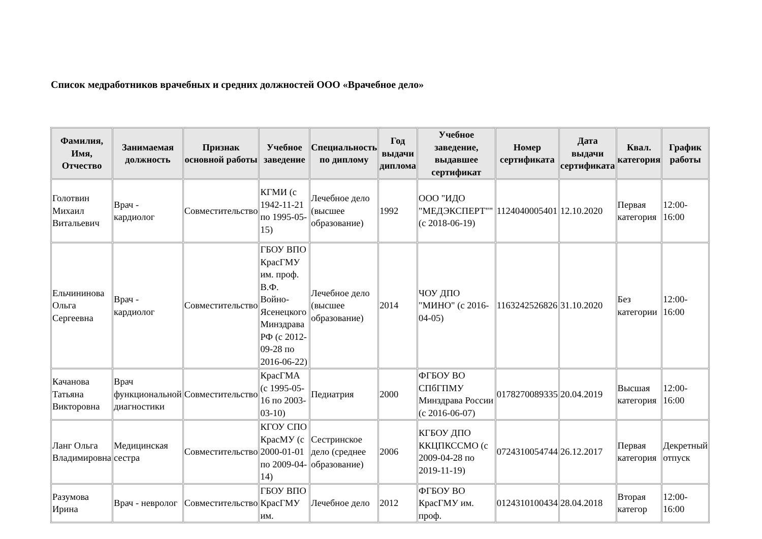Список медработников врачебных и средних должностей ООО «Врачебное дело»
| Фамилия, Имя, Отчество | Занимаемая должность | Признак основной работы | Учебное заведение | Специальность по диплому | Год выдачи диплома | Учебное заведение, выдавшее сертификат | Номер сертификата | Дата выдачи сертификата | Квал. категория | График работы |
| --- | --- | --- | --- | --- | --- | --- | --- | --- | --- | --- |
| Голотвин Михаил Витальевич | Врач - кардиолог | Совместительство | КГМИ (с 1942-11-21 по 1995-05-15) | Лечебное дело (высшее образование) | 1992 | ООО "ИДО "МЕДЭКСПЕРТ"" (с 2018-06-19) | 1124040005401 | 12.10.2020 | Первая категория | 12:00-16:00 |
| Ельчининова Ольга Сергеевна | Врач - кардиолог | Совместительство | ГБОУ ВПО КрасГМУ им. проф. В.Ф. Войно-Ясенецкого Минздрава РФ (с 2012-09-28 по 2016-06-22) | Лечебное дело (высшее образование) | 2014 | ЧОУ ДПО "МИНО" (с 2016-04-05) | 1163242526826 | 31.10.2020 | Без категории | 12:00-16:00 |
| Качанова Татьяна Викторовна | Врач функциональной диагностики | Совместительство | КрасГМА (с 1995-05-16 по 2003-03-10) | Педиатрия | 2000 | ФГБОУ ВО СПбГПМУ Минздрава России (с 2016-06-07) | 0178270089335 | 20.04.2019 | Высшая категория | 12:00-16:00 |
| Ланг Ольга Владимировна | Медицинская сестра | Совместительство | КГОУ СПО КрасМУ (с 2000-01-01 по 2009-04-14) | Сестринское дело (среднее образование) | 2006 | КГБОУ ДПО ККЦПКССМО (с 2009-04-28 по 2019-11-19) | 0724310054744 | 26.12.2017 | Первая категория | Декретный отпуск |
| Разумова Ирина | Врач - невролог | Совместительство | ГБОУ ВПО КрасГМУ им. | Лечебное дело | 2012 | ФГБОУ ВО КрасГМУ им. проф. | 0124310100434 | 28.04.2018 | Вторая категор | 12:00-16:00 |